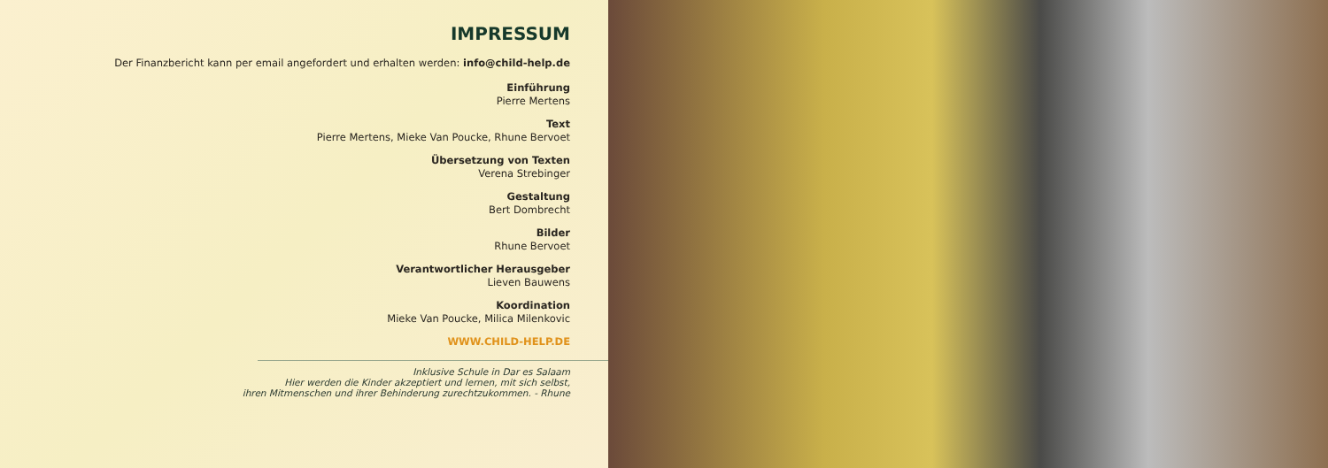IMPRESSUM
Der Finanzbericht kann per email angefordert und erhalten werden: info@child-help.de
Einführung
Pierre Mertens
Text
Pierre Mertens, Mieke Van Poucke, Rhune Bervoet
Übersetzung von Texten
Verena Strebinger
Gestaltung
Bert Dombrecht
Bilder
Rhune Bervoet
Verantwortlicher Herausgeber
Lieven Bauwens
Koordination
Mieke Van Poucke, Milica Milenkovic
WWW.CHILD-HELP.DE
Inklusive Schule in Dar es Salaam
Hier werden die Kinder akzeptiert und lernen, mit sich selbst,
ihren Mitmenschen und ihrer Behinderung zurechtzukommen. - Rhune